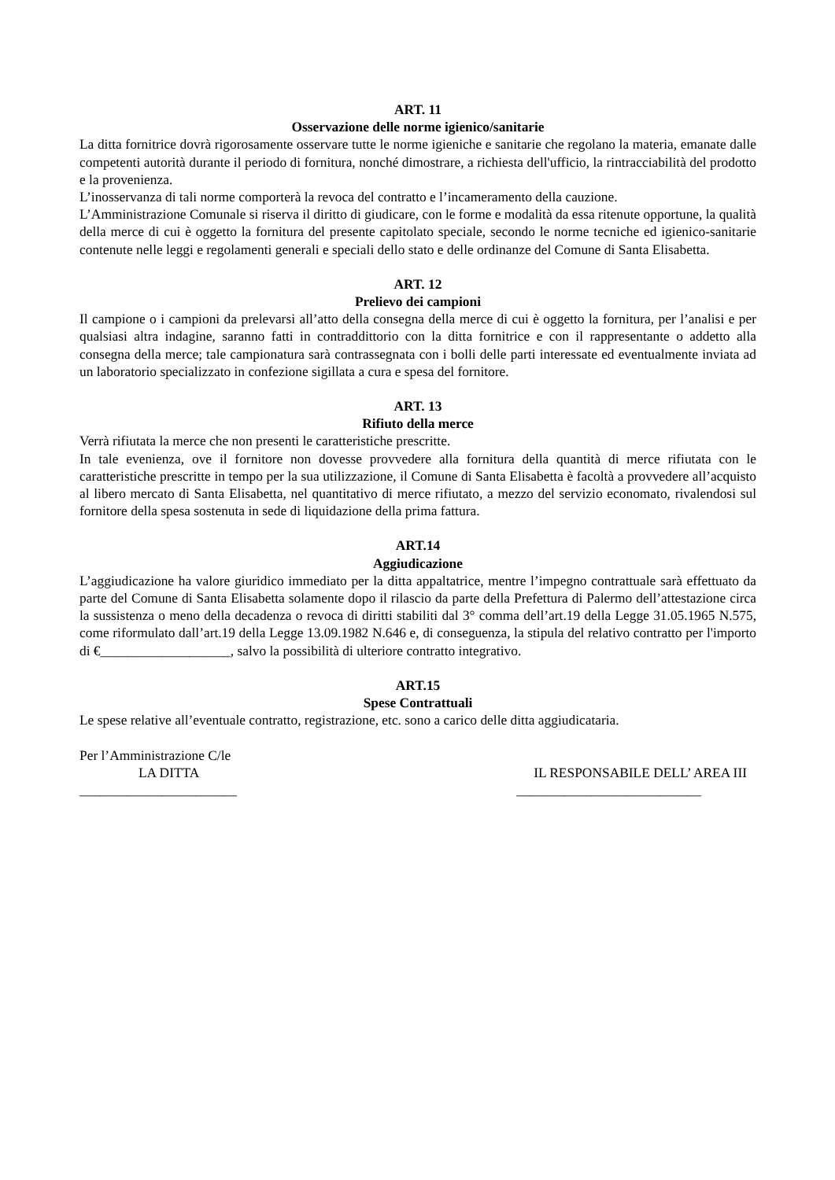ART. 11
Osservazione delle norme igienico/sanitarie
La ditta fornitrice dovrà rigorosamente osservare tutte le norme igieniche e sanitarie che regolano la materia, emanate dalle competenti autorità durante il periodo di fornitura, nonché dimostrare, a richiesta dell'ufficio, la rintracciabilità del prodotto e la provenienza.
L’inosservanza di tali norme comporterà la revoca del contratto e l’incameramento della cauzione.
L’Amministrazione Comunale si riserva il diritto di giudicare, con le forme e modalità da essa ritenute opportune, la qualità della merce di cui è oggetto la fornitura del presente capitolato speciale, secondo le norme tecniche ed igienico-sanitarie contenute nelle leggi e regolamenti generali e speciali dello stato e delle ordinanze del Comune di Santa Elisabetta.
ART. 12
Prelievo dei campioni
Il campione o i campioni da prelevarsi all’atto della consegna della merce di cui è oggetto la fornitura, per l’analisi e per qualsiasi altra indagine, saranno fatti in contraddittorio con la ditta fornitrice e con il rappresentante o addetto alla consegna della merce; tale campionatura sarà contrassegnata con i bolli delle parti interessate ed eventualmente inviata ad un laboratorio specializzato in confezione sigillata a cura e spesa del fornitore.
ART. 13
Rifiuto della merce
Verrà rifiutata la merce che non presenti le caratteristiche prescritte.
In tale evenienza, ove il fornitore non dovesse provvedere alla fornitura della quantità di merce rifiutata con le caratteristiche prescritte in tempo per la sua utilizzazione, il Comune di Santa Elisabetta è facoltà a provvedere all’acquisto al libero mercato di Santa Elisabetta, nel quantitativo di merce rifiutato, a mezzo del servizio economato, rivalendosi sul fornitore della spesa sostenuta in sede di liquidazione della prima fattura.
ART.14
Aggiudicazione
L’aggiudicazione ha valore giuridico immediato per la ditta appaltatrice, mentre l’impegno contrattuale sarà effettuato da parte del Comune di Santa Elisabetta solamente dopo il rilascio da parte della Prefettura di Palermo dell’attestazione circa la sussistenza o meno della decadenza o revoca di diritti stabiliti dal 3° comma dell’art.19 della Legge 31.05.1965 N.575, come riformulato dall’art.19 della Legge 13.09.1982 N.646 e, di conseguenza, la stipula del relativo contratto per l'importo di €___________________, salvo la possibilità di ulteriore contratto integrativo.
ART.15
Spese Contrattuali
Le spese relative all’eventuale contratto, registrazione, etc. sono a carico delle ditta aggiudicataria.
Per l’Amministrazione C/le
LA DITTA IL RESPONSABILE DELL’ AREA III
_______________________ ___________________________